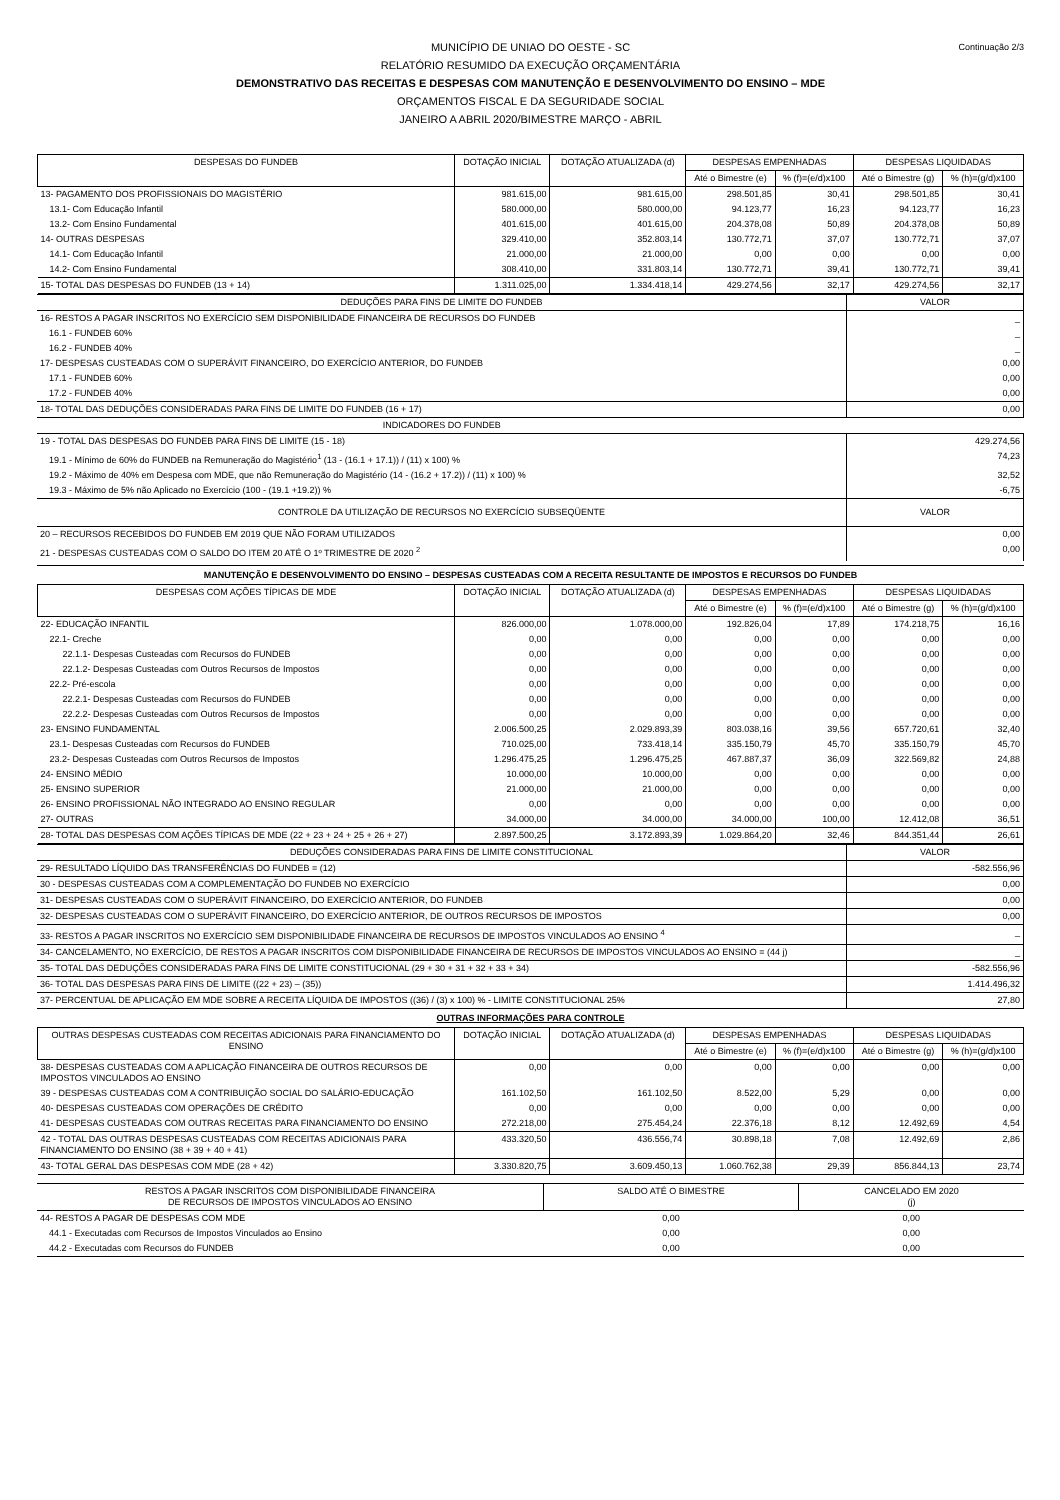Continuação 2/3
MUNICÍPIO DE UNIAO DO OESTE - SC
RELATÓRIO RESUMIDO DA EXECUÇÃO ORÇAMENTÁRIA
DEMONSTRATIVO DAS RECEITAS E DESPESAS COM MANUTENÇÃO E DESENVOLVIMENTO DO ENSINO – MDE
ORÇAMENTOS FISCAL E DA SEGURIDADE SOCIAL
JANEIRO A ABRIL 2020/BIMESTRE MARÇO - ABRIL
| DESPESAS DO FUNDEB | DOTAÇÃO INICIAL | DOTAÇÃO ATUALIZADA (d) | DESPESAS EMPENHADAS | | DESPESAS LIQUIDADAS | |
| --- | --- | --- | --- | --- | --- | --- |
| | | | Até o Bimestre (e) | % (f)=(e/d)x100 | Até o Bimestre (g) | % (h)=(g/d)x100 |
| 13- PAGAMENTO DOS PROFISSIONAIS DO MAGISTÉRIO | 981.615,00 | 981.615,00 | 298.501,85 | 30,41 | 298.501,85 | 30,41 |
| 13.1- Com Educação Infantil | 580.000,00 | 580.000,00 | 94.123,77 | 16,23 | 94.123,77 | 16,23 |
| 13.2- Com Ensino Fundamental | 401.615,00 | 401.615,00 | 204.378,08 | 50,89 | 204.378,08 | 50,89 |
| 14- OUTRAS DESPESAS | 329.410,00 | 352.803,14 | 130.772,71 | 37,07 | 130.772,71 | 37,07 |
| 14.1- Com Educação Infantil | 21.000,00 | 21.000,00 | 0,00 | 0,00 | 0,00 | 0,00 |
| 14.2- Com Ensino Fundamental | 308.410,00 | 331.803,14 | 130.772,71 | 39,41 | 130.772,71 | 39,41 |
| 15- TOTAL DAS DESPESAS DO FUNDEB (13 + 14) | 1.311.025,00 | 1.334.418,14 | 429.274,56 | 32,17 | 429.274,56 | 32,17 |
| DEDUÇÕES PARA FINS DE LIMITE DO FUNDEB | VALOR |
| 16- RESTOS A PAGAR INSCRITOS NO EXERCÍCIO SEM DISPONIBILIDADE FINANCEIRA DE RECURSOS DO FUNDEB | _ |
| 16.1 - FUNDEB 60% | _ |
| 16.2 - FUNDEB 40% | _ |
| 17- DESPESAS CUSTEADAS COM O SUPERÁVIT FINANCEIRO, DO EXERCÍCIO ANTERIOR, DO FUNDEB | 0,00 |
| 17.1 - FUNDEB 60% | 0,00 |
| 17.2 - FUNDEB 40% | 0,00 |
| 18- TOTAL DAS DEDUÇÕES CONSIDERADAS PARA FINS DE LIMITE DO FUNDEB (16 + 17) | 0,00 |
| INDICADORES DO FUNDEB | |
| 19 - TOTAL DAS DESPESAS DO FUNDEB PARA FINS DE LIMITE (15 - 18) | 429.274,56 |
| 19.1 - Mínimo de 60% do FUNDEB na Remuneração do Magistério<sup>1</sup> (13 - (16.1 + 17.1)) / (11) x 100) % | 74,23 |
| 19.2 - Máximo de 40% em Despesa com MDE, que não Remuneração do Magistério (14 - (16.2 + 17.2)) / (11) x 100) % | 32,52 |
| 19.3 - Máximo de 5% não Aplicado no Exercício (100 - (19.1 +19.2)) % | -6,75 |
| CONTROLE DA UTILIZAÇÃO DE RECURSOS NO EXERCÍCIO SUBSEQÜENTE | VALOR |
| 20 – RECURSOS RECEBIDOS DO FUNDEB EM 2019 QUE NÃO FORAM UTILIZADOS | 0,00 |
| 21 - DESPESAS CUSTEADAS COM O SALDO DO ITEM 20 ATÉ O 1º TRIMESTRE DE 2020 <sup>2</sup> | 0,00 |
MANUTENÇÃO E DESENVOLVIMENTO DO ENSINO – DESPESAS CUSTEADAS COM A RECEITA RESULTANTE DE IMPOSTOS E RECURSOS DO FUNDEB
| DESPESAS COM AÇÕES TÍPICAS DE MDE | DOTAÇÃO INICIAL | DOTAÇÃO ATUALIZADA (d) | DESPESAS EMPENHADAS | | DESPESAS LIQUIDADAS | |
| --- | --- | --- | --- | --- | --- | --- |
| | | | Até o Bimestre (e) | % (f)=(e/d)x100 | Até o Bimestre (g) | % (h)=(g/d)x100 |
| 22- EDUCAÇÃO INFANTIL | 826.000,00 | 1.078.000,00 | 192.826,04 | 17,89 | 174.218,75 | 16,16 |
| 22.1- Creche | 0,00 | 0,00 | 0,00 | 0,00 | 0,00 | 0,00 |
| 22.1.1- Despesas Custeadas com Recursos do FUNDEB | 0,00 | 0,00 | 0,00 | 0,00 | 0,00 | 0,00 |
| 22.1.2- Despesas Custeadas com Outros Recursos de Impostos | 0,00 | 0,00 | 0,00 | 0,00 | 0,00 | 0,00 |
| 22.2- Pré-escola | 0,00 | 0,00 | 0,00 | 0,00 | 0,00 | 0,00 |
| 22.2.1- Despesas Custeadas com Recursos do FUNDEB | 0,00 | 0,00 | 0,00 | 0,00 | 0,00 | 0,00 |
| 22.2.2- Despesas Custeadas com Outros Recursos de Impostos | 0,00 | 0,00 | 0,00 | 0,00 | 0,00 | 0,00 |
| 23- ENSINO FUNDAMENTAL | 2.006.500,25 | 2.029.893,39 | 803.038,16 | 39,56 | 657.720,61 | 32,40 |
| 23.1- Despesas Custeadas com Recursos do FUNDEB | 710.025,00 | 733.418,14 | 335.150,79 | 45,70 | 335.150,79 | 45,70 |
| 23.2- Despesas Custeadas com Outros Recursos de Impostos | 1.296.475,25 | 1.296.475,25 | 467.887,37 | 36,09 | 322.569,82 | 24,88 |
| 24- ENSINO MÉDIO | 10.000,00 | 10.000,00 | 0,00 | 0,00 | 0,00 | 0,00 |
| 25- ENSINO SUPERIOR | 21.000,00 | 21.000,00 | 0,00 | 0,00 | 0,00 | 0,00 |
| 26- ENSINO PROFISSIONAL NÃO INTEGRADO AO ENSINO REGULAR | 0,00 | 0,00 | 0,00 | 0,00 | 0,00 | 0,00 |
| 27- OUTRAS | 34.000,00 | 34.000,00 | 34.000,00 | 100,00 | 12.412,08 | 36,51 |
| 28- TOTAL DAS DESPESAS COM AÇÕES TÍPICAS DE MDE (22 + 23 + 24 + 25 + 26 + 27) | 2.897.500,25 | 3.172.893,39 | 1.029.864,20 | 32,46 | 844.351,44 | 26,61 |
| DEDUÇÕES CONSIDERADAS PARA FINS DE LIMITE CONSTITUCIONAL | VALOR |
| 29- RESULTADO LÍQUIDO DAS TRANSFERÊNCIAS DO FUNDEB = (12) | -582.556,96 |
| 30 - DESPESAS CUSTEADAS COM A COMPLEMENTAÇÃO DO FUNDEB NO EXERCÍCIO | 0,00 |
| 31- DESPESAS CUSTEADAS COM O SUPERÁVIT FINANCEIRO, DO EXERCÍCIO ANTERIOR, DO FUNDEB | 0,00 |
| 32- DESPESAS CUSTEADAS COM O SUPERÁVIT FINANCEIRO, DO EXERCÍCIO ANTERIOR, DE OUTROS RECURSOS DE IMPOSTOS | 0,00 |
| 33- RESTOS A PAGAR INSCRITOS NO EXERCÍCIO SEM DISPONIBILIDADE FINANCEIRA DE RECURSOS DE IMPOSTOS VINCULADOS AO ENSINO <sup>4</sup> | _ |
| 34- CANCELAMENTO, NO EXERCÍCIO, DE RESTOS A PAGAR INSCRITOS COM DISPONIBILIDADE FINANCEIRA DE RECURSOS DE IMPOSTOS VINCULADOS AO ENSINO = (44 j) | _ |
| 35- TOTAL DAS DEDUÇÕES CONSIDERADAS PARA FINS DE LIMITE CONSTITUCIONAL (29 + 30 + 31 + 32 + 33 + 34) | -582.556,96 |
| 36- TOTAL DAS DESPESAS PARA FINS DE LIMITE ((22 + 23) – (35)) | 1.414.496,32 |
| 37- PERCENTUAL DE APLICAÇÃO EM MDE SOBRE A RECEITA LÍQUIDA DE IMPOSTOS ((36) / (3) x 100) % - LIMITE CONSTITUCIONAL 25% | 27,80 |
OUTRAS INFORMAÇÕES PARA CONTROLE
| OUTRAS DESPESAS CUSTEADAS COM RECEITAS ADICIONAIS PARA FINANCIAMENTO DO ENSINO | DOTAÇÃO INICIAL | DOTAÇÃO ATUALIZADA (d) | DESPESAS EMPENHADAS | | DESPESAS LIQUIDADAS | |
| --- | --- | --- | --- | --- | --- | --- |
| | | | Até o Bimestre (e) | % (f)=(e/d)x100 | Até o Bimestre (g) | % (h)=(g/d)x100 |
| 38- DESPESAS CUSTEADAS COM A APLICAÇÃO FINANCEIRA DE OUTROS RECURSOS DE IMPOSTOS VINCULADOS AO ENSINO | 0,00 | 0,00 | 0,00 | 0,00 | 0,00 | 0,00 |
| 39 - DESPESAS CUSTEADAS COM A CONTRIBUIÇÃO SOCIAL DO SALÁRIO-EDUCAÇÃO | 161.102,50 | 161.102,50 | 8.522,00 | 5,29 | 0,00 | 0,00 |
| 40- DESPESAS CUSTEADAS COM OPERAÇÕES DE CRÉDITO | 0,00 | 0,00 | 0,00 | 0,00 | 0,00 | 0,00 |
| 41- DESPESAS CUSTEADAS COM OUTRAS RECEITAS PARA FINANCIAMENTO DO ENSINO | 272.218,00 | 275.454,24 | 22.376,18 | 8,12 | 12.492,69 | 4,54 |
| 42 - TOTAL DAS OUTRAS DESPESAS CUSTEADAS COM RECEITAS ADICIONAIS PARA FINANCIAMENTO DO ENSINO (38 + 39 + 40 + 41) | 433.320,50 | 436.556,74 | 30.898,18 | 7,08 | 12.492,69 | 2,86 |
| 43- TOTAL GERAL DAS DESPESAS COM MDE (28 + 42) | 3.330.820,75 | 3.609.450,13 | 1.060.762,38 | 29,39 | 856.844,13 | 23,74 |
| RESTOS A PAGAR INSCRITOS COM DISPONIBILIDADE FINANCEIRA DE RECURSOS DE IMPOSTOS VINCULADOS AO ENSINO | SALDO ATÉ O BIMESTRE | CANCELADO EM 2020 (j) |
| --- | --- | --- |
| 44- RESTOS A PAGAR DE DESPESAS COM MDE | 0,00 | 0,00 |
| 44.1 - Executadas com Recursos de Impostos Vinculados ao Ensino | 0,00 | 0,00 |
| 44.2 - Executadas com Recursos do FUNDEB | 0,00 | 0,00 |